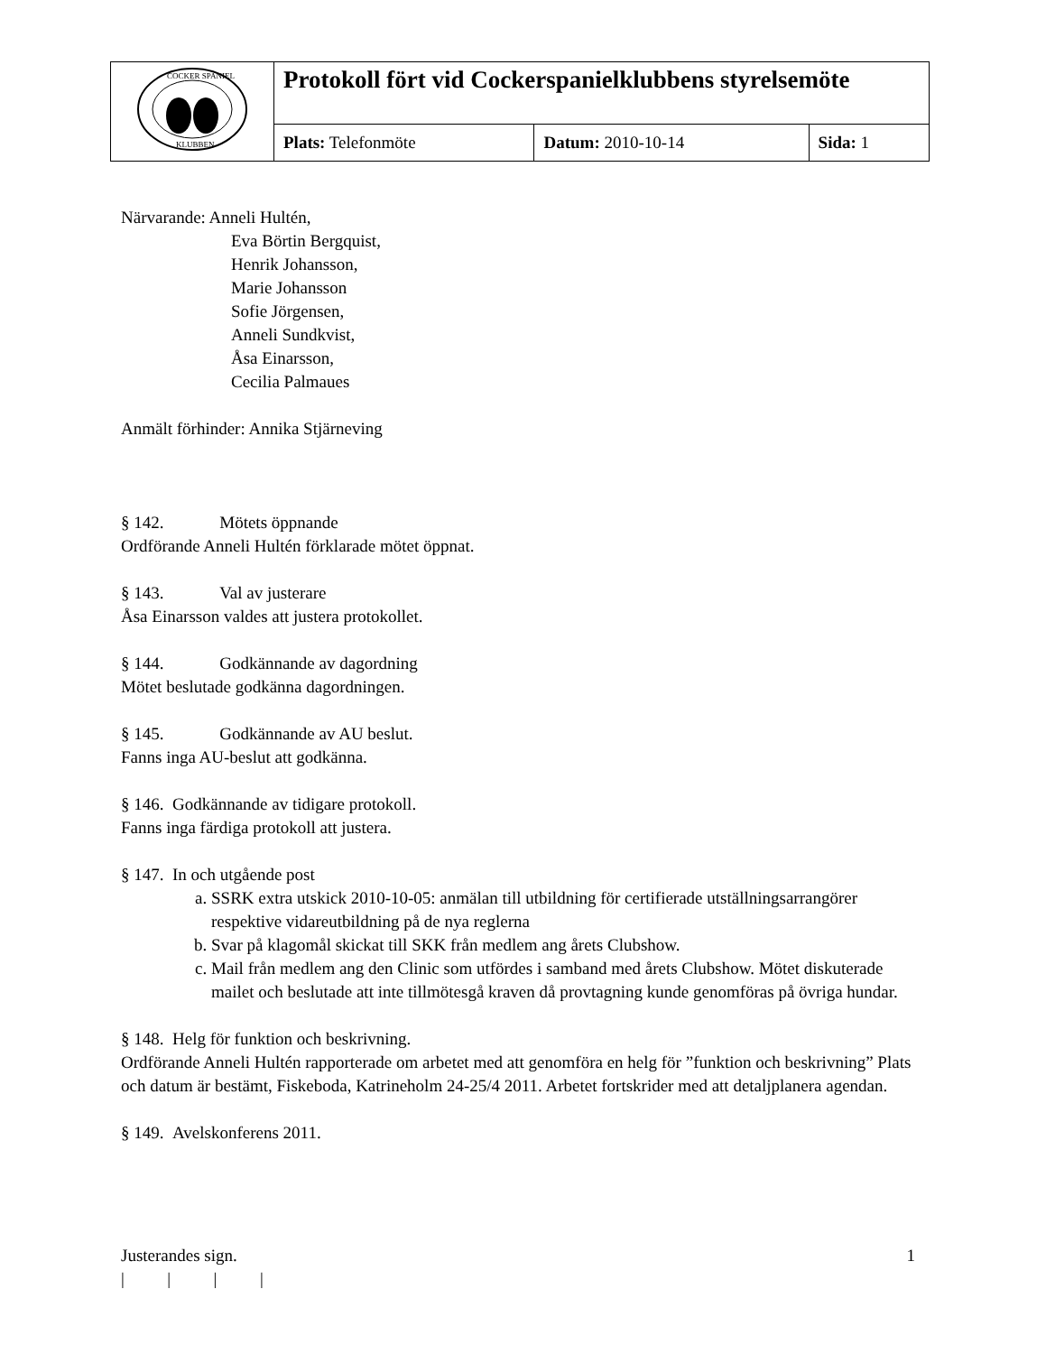| COCKER SPANIEL KLUBBEN | Protokoll fört vid Cockerspanielklubbens styrelsemöte | | |
| | Plats: Telefonmöte | Datum: 2010-10-14 | Sida: 1 |
Närvarande: Anneli Hultén,
Eva Börtin Bergquist,
Henrik Johansson,
Marie Johansson
Sofie Jörgensen,
Anneli Sundkvist,
Åsa Einarsson,
Cecilia Palmaues
Anmält förhinder: Annika Stjärneving
§ 142. Mötets öppnande
Ordförande Anneli Hultén förklarade mötet öppnat.
§ 143. Val av justerare
Åsa Einarsson valdes att justera protokollet.
§ 144. Godkännande av dagordning
Mötet beslutade godkänna dagordningen.
§ 145. Godkännande av AU beslut.
Fanns inga AU-beslut att godkänna.
§ 146. Godkännande av tidigare protokoll.
Fanns inga färdiga protokoll att justera.
§ 147. In och utgående post
a. SSRK extra utskick 2010-10-05: anmälan till utbildning för certifierade utställningsarrangörer respektive vidareutbildning på de nya reglerna
b. Svar på klagomål skickat till SKK från medlem ang årets Clubshow.
c. Mail från medlem ang den Clinic som utfördes i samband med årets Clubshow. Mötet diskuterade mailet och beslutade att inte tillmötesgå kraven då provtagning kunde genomföras på övriga hundar.
§ 148. Helg för funktion och beskrivning.
Ordförande Anneli Hultén rapporterade om arbetet med att genomföra en helg för ”funktion och beskrivning” Plats och datum är bestämt, Fiskeboda, Katrineholm 24-25/4 2011. Arbetet fortskrider med att detaljplanera agendan.
§ 149. Avelskonferens 2011.
Justerandes sign. 1
| | | |